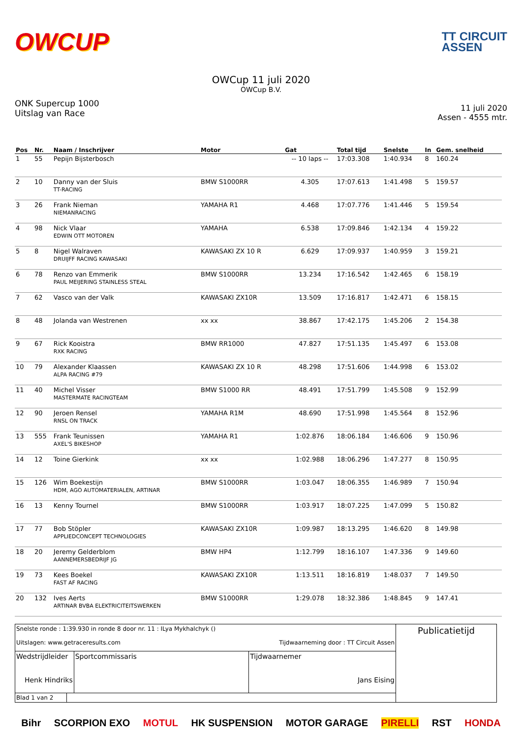OWCUP
TT CIRCUIT
ASSEN
OWCup 11 juli 2020
OWCup B.V.
ONK Supercup 1000
Uitslag van Race
11 juli 2020
Assen - 4555 mtr.
| Pos | Nr. | Naam / Inschrijver | Motor | Gat | Total tijd | Snelste | In | Gem. snelheid |
| --- | --- | --- | --- | --- | --- | --- | --- | --- |
| 1 | 55 | Pepijn Bijsterbosch | | -- 10 laps -- | 17:03.308 | 1:40.934 | 8 | 160.24 |
| 2 | 10 | Danny van der Sluis TT-RACING | BMW S1000RR | 4.305 | 17:07.613 | 1:41.498 | 5 | 159.57 |
| 3 | 26 | Frank Nieman NIEMANRACING | YAMAHA R1 | 4.468 | 17:07.776 | 1:41.446 | 5 | 159.54 |
| 4 | 98 | Nick Vlaar EDWIN OTT MOTOREN | YAMAHA | 6.538 | 17:09.846 | 1:42.134 | 4 | 159.22 |
| 5 | 8 | Nigel Walraven DRUIJFF RACING KAWASAKI | KAWASAKI ZX 10 R | 6.629 | 17:09.937 | 1:40.959 | 3 | 159.21 |
| 6 | 78 | Renzo van Emmerik PAUL MEIJERING STAINLESS STEAL | BMW S1000RR | 13.234 | 17:16.542 | 1:42.465 | 6 | 158.19 |
| 7 | 62 | Vasco van der Valk | KAWASAKI ZX10R | 13.509 | 17:16.817 | 1:42.471 | 6 | 158.15 |
| 8 | 48 | Jolanda van Westrenen | xx xx | 38.867 | 17:42.175 | 1:45.206 | 2 | 154.38 |
| 9 | 67 | Rick Kooistra RXK RACING | BMW RR1000 | 47.827 | 17:51.135 | 1:45.497 | 6 | 153.08 |
| 10 | 79 | Alexander Klaassen ALPA RACING #79 | KAWASAKI ZX 10 R | 48.298 | 17:51.606 | 1:44.998 | 6 | 153.02 |
| 11 | 40 | Michel Visser MASTERMATE RACINGTEAM | BMW S1000 RR | 48.491 | 17:51.799 | 1:45.508 | 9 | 152.99 |
| 12 | 90 | Jeroen Rensel RNSL ON TRACK | YAMAHA R1M | 48.690 | 17:51.998 | 1:45.564 | 8 | 152.96 |
| 13 | 555 | Frank Teunissen AXEL'S BIKESHOP | YAMAHA R1 | 1:02.876 | 18:06.184 | 1:46.606 | 9 | 150.96 |
| 14 | 12 | Toine Gierkink | xx xx | 1:02.988 | 18:06.296 | 1:47.277 | 8 | 150.95 |
| 15 | 126 | Wim Boekestijn HDM, AGO AUTOMATERIALEN, ARTINAR | BMW S1000RR | 1:03.047 | 18:06.355 | 1:46.989 | 7 | 150.94 |
| 16 | 13 | Kenny Tournel | BMW S1000RR | 1:03.917 | 18:07.225 | 1:47.099 | 5 | 150.82 |
| 17 | 77 | Bob Stöpler APPLIEDCONCEPT TECHNOLOGIES | KAWASAKI ZX10R | 1:09.987 | 18:13.295 | 1:46.620 | 8 | 149.98 |
| 18 | 20 | Jeremy Gelderblom AANNEMERSBEDRIJF JG | BMW HP4 | 1:12.799 | 18:16.107 | 1:47.336 | 9 | 149.60 |
| 19 | 73 | Kees Boekel FAST AF RACING | KAWASAKI ZX10R | 1:13.511 | 18:16.819 | 1:48.037 | 7 | 149.50 |
| 20 | 132 | Ives Aerts ARTINAR BVBA ELEKTRICITEITSWERKEN | BMW S1000RR | 1:29.078 | 18:32.386 | 1:48.845 | 9 | 147.41 |
| Snelste ronde : 1:39.930 in ronde 8 door nr. 11 : ILya Mykhalchyk () Uitslagen: www.getraceresults.com Tijdwaarneming door : TT Circuit Assen | | | | Publicatietijd |
| Wedstrijdleider Henk Hindriks | | Sportcommissaris | Tijdwaarnemer Jans Eising | |
| Blad 1 van 2 | | | | |
Bihr SCORPION EXO MOTUL HK SUSPENSION MOTOR GARAGE PIRELLI RST HONDA